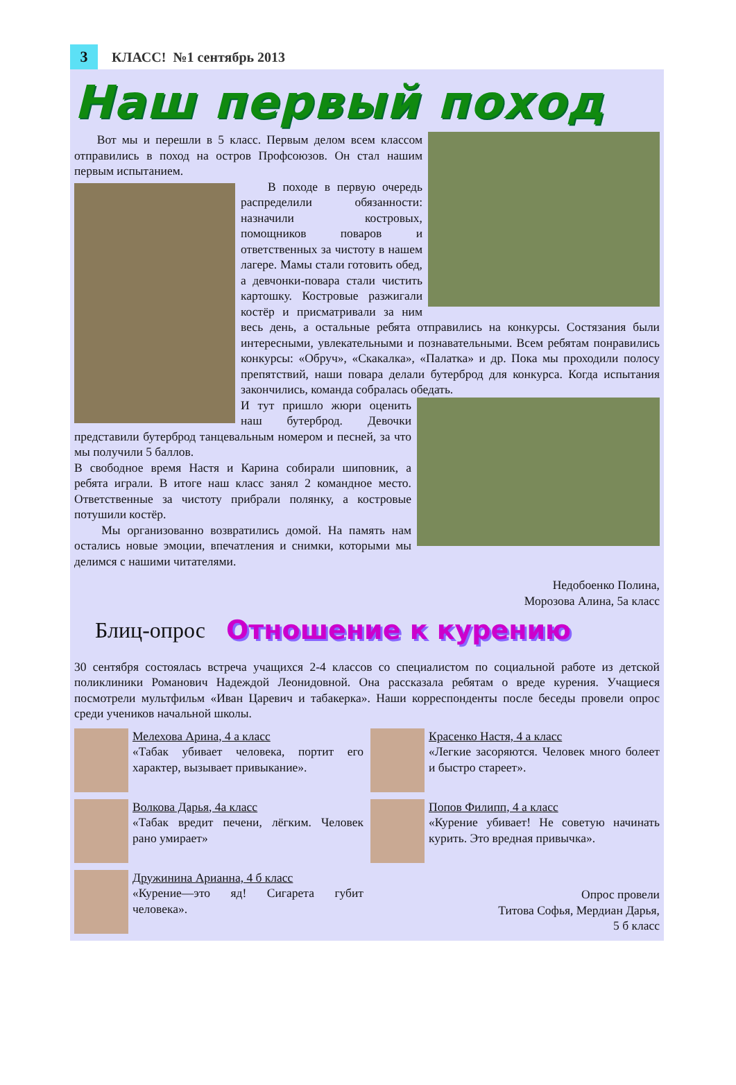3
КЛАСС! №1 сентябрь 2013
Наш первый поход
Вот мы и перешли в 5 класс. Первым делом всем классом отправились в поход на остров Профсоюзов. Он стал нашим первым испытанием.
В походе в первую очередь распределили обязанности: назначили костровых, помощников поваров и ответственных за чистоту в нашем лагере. Мамы стали готовить обед, а девчонки-повара стали чистить картошку. Костровые разжигали костёр и присматривали за ним весь день, а остальные ребята отправились на конкурсы. Состязания были интересными, увлекательными и познавательными. Всем ребятам понравились конкурсы: «Обруч», «Скакалка», «Палатка» и др. Пока мы проходили полосу препятствий, наши повара делали бутерброд для конкурса. Когда испытания закончились, команда собралась обедать.
И тут пришло жюри оценить наш бутерброд. Девочки представили бутерброд танцевальным номером и песней, за что мы получили 5 баллов.
В свободное время Настя и Карина собирали шиповник, а ребята играли. В итоге наш класс занял 2 командное место. Ответственные за чистоту прибрали полянку, а костровые потушили костёр.
Мы организованно возвратились домой. На память нам остались новые эмоции, впечатления и снимки, которыми мы делимся с нашими читателями.
Недобоенко Полина,
Морозова Алина, 5а класс
Блиц-опрос Отношение к курению
30 сентября состоялась встреча учащихся 2-4 классов со специалистом по социальной работе из детской поликлиники Романович Надеждой Леонидовной. Она рассказала ребятам о вреде курения. Учащиеся посмотрели мультфильм «Иван Царевич и табакерка». Наши корреспонденты после беседы провели опрос среди учеников начальной школы.
Мелехова Арина, 4 а класс
«Табак убивает человека, портит его характер, вызывает привыкание».
Красенко Настя, 4 а класс
«Легкие засоряются. Человек много болеет и быстро стареет».
Волкова Дарья, 4а класс
«Табак вредит печени, лёгким. Человек рано умирает»
Попов Филипп, 4 а класс
«Курение убивает! Не советую начинать курить. Это вредная привычка».
Дружинина Арианна, 4 б класс
«Курение—это яд! Сигарета губит человека».
Опрос провели
Титова Софья, Мердиан Дарья,
5 б класс